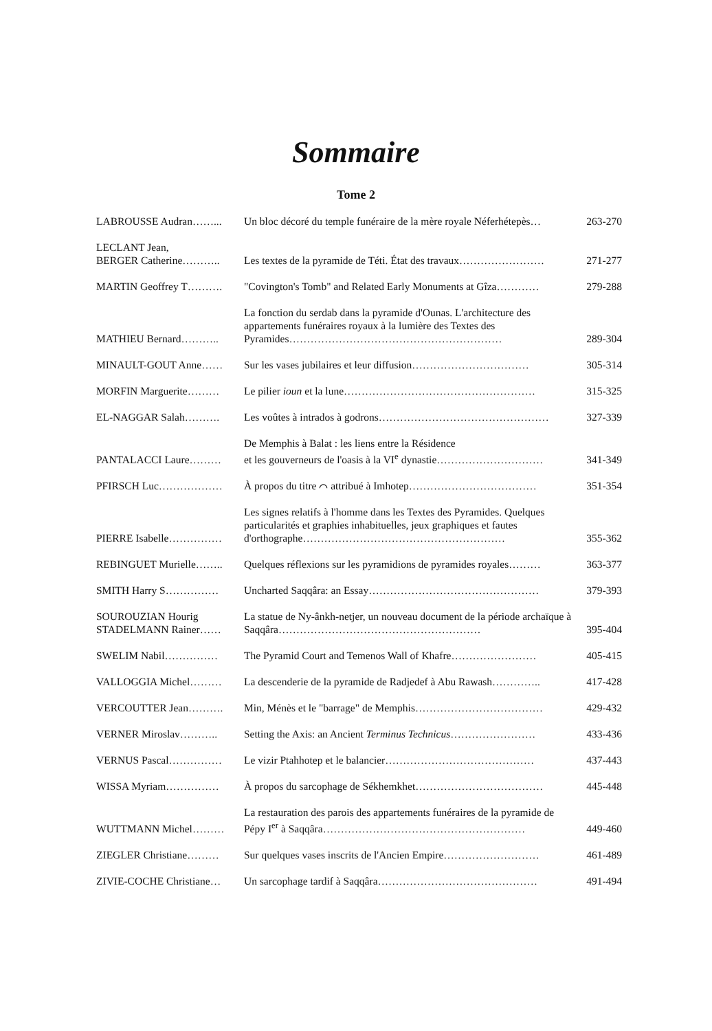Sommaire
Tome 2
| LABROUSSE Audran……... | Un bloc décoré du temple funéraire de la mère royale Néferhétepès… | 263-270 |
| LECLANT Jean, BERGER Catherine……….. | Les textes de la pyramide de Téti. État des travaux…………………… | 271-277 |
| MARTIN Geoffrey T………. | "Covington's Tomb" and Related Early Monuments at Gîza………… | 279-288 |
| MATHIEU Bernard……….. | La fonction du serdab dans la pyramide d'Ounas. L'architecture des appartements funéraires royaux à la lumière des Textes des Pyramides…………………………………………………… | 289-304 |
| MINAULT-GOUT Anne…… | Sur les vases jubilaires et leur diffusion…………………………… | 305-314 |
| MORFIN Marguerite……… | Le pilier ioun et la lune……………………………………………… | 315-325 |
| EL-NAGGAR Salah………. | Les voûtes à intrados à godrons………………………………………… | 327-339 |
| PANTALACCI Laure……… | De Memphis à Balat : les liens entre la Résidence et les gouverneurs de l'oasis à la VI<sup>e</sup> dynastie………………………… | 341-349 |
| PFIRSCH Luc……………… | À propos du titre ⌒ attribué à Imhotep……………………………… | 351-354 |
| PIERRE Isabelle…………… | Les signes relatifs à l'homme dans les Textes des Pyramides. Quelques particularités et graphies inhabituelles, jeux graphiques et fautes d'orthographe………………………………………………… | 355-362 |
| REBINGUET Murielle…….. | Quelques réflexions sur les pyramidions de pyramides royales……… | 363-377 |
| SMITH Harry S…………… | Uncharted Saqqâra: an Essay………………………………………… | 379-393 |
| SOUROUZIAN Hourig STADELMANN Rainer…… | La statue de Ny-ânkh-netjer, un nouveau document de la période archaïque à Saqqâra………………………………………………… | 395-404 |
| SWELIM Nabil…………… | The Pyramid Court and Temenos Wall of Khafre…………………… | 405-415 |
| VALLOGGIA Michel……… | La descenderie de la pyramide de Radjedef à Abu Rawash………….. | 417-428 |
| VERCOUTTER Jean………. | Min, Ménès et le "barrage" de Memphis……………………………… | 429-432 |
| VERNER Miroslav……….. | Setting the Axis: an Ancient Terminus Technicus …………………… | 433-436 |
| VERNUS Pascal…………… | Le vizir Ptahhotep et le balancier…………………………………… | 437-443 |
| WISSA Myriam…………… | À propos du sarcophage de Sékhemkhet……………………………… | 445-448 |
| WUTTMANN Michel……… | La restauration des parois des appartements funéraires de la pyramide de Pépy I<sup>er</sup> à Saqqâra………………………………………………… | 449-460 |
| ZIEGLER Christiane……… | Sur quelques vases inscrits de l'Ancien Empire……………………… | 461-489 |
| ZIVIE-COCHE Christiane… | Un sarcophage tardif à Saqqâra……………………………………… | 491-494 |